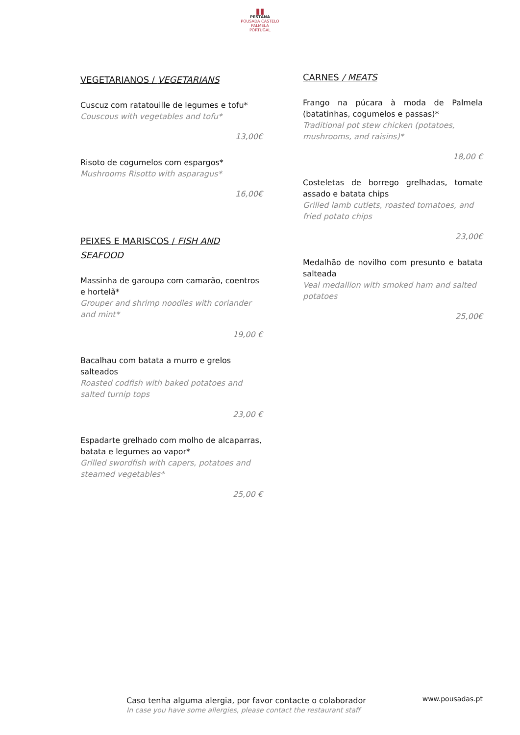▮▮
PESTANA
POUSADA CASTELO
PALMELA
PORTUGAL
VEGETARIANOS / VEGETARIANS
Cuscuz com ratatouille de legumes e tofu*
Couscous with vegetables and tofu*
13,00€
Risoto de cogumelos com espargos*
Mushrooms Risotto with asparagus*
16,00€
PEIXES E MARISCOS / FISH AND SEAFOOD
Massinha de garoupa com camarão, coentros e hortelã*
Grouper and shrimp noodles with coriander and mint*
19,00 €
Bacalhau com batata a murro e grelos salteados
Roasted codfish with baked potatoes and salted turnip tops
23,00 €
Espadarte grelhado com molho de alcaparras, batata e legumes ao vapor*
Grilled swordfish with capers, potatoes and steamed vegetables*
25,00 €
CARNES / MEATS
Frango na púcara à moda de Palmela (batatinhas, cogumelos e passas)*
Traditional pot stew chicken (potatoes, mushrooms, and raisins)*
18,00 €
Costeletas de borrego grelhadas, tomate assado e batata chips
Grilled lamb cutlets, roasted tomatoes, and fried potato chips
23,00€
Medalhão de novilho com presunto e batata salteada
Veal medallion with smoked ham and salted potatoes
25,00€
Caso tenha alguma alergia, por favor contacte o colaborador
In case you have some allergies, please contact the restaurant staff
www.pousadas.pt